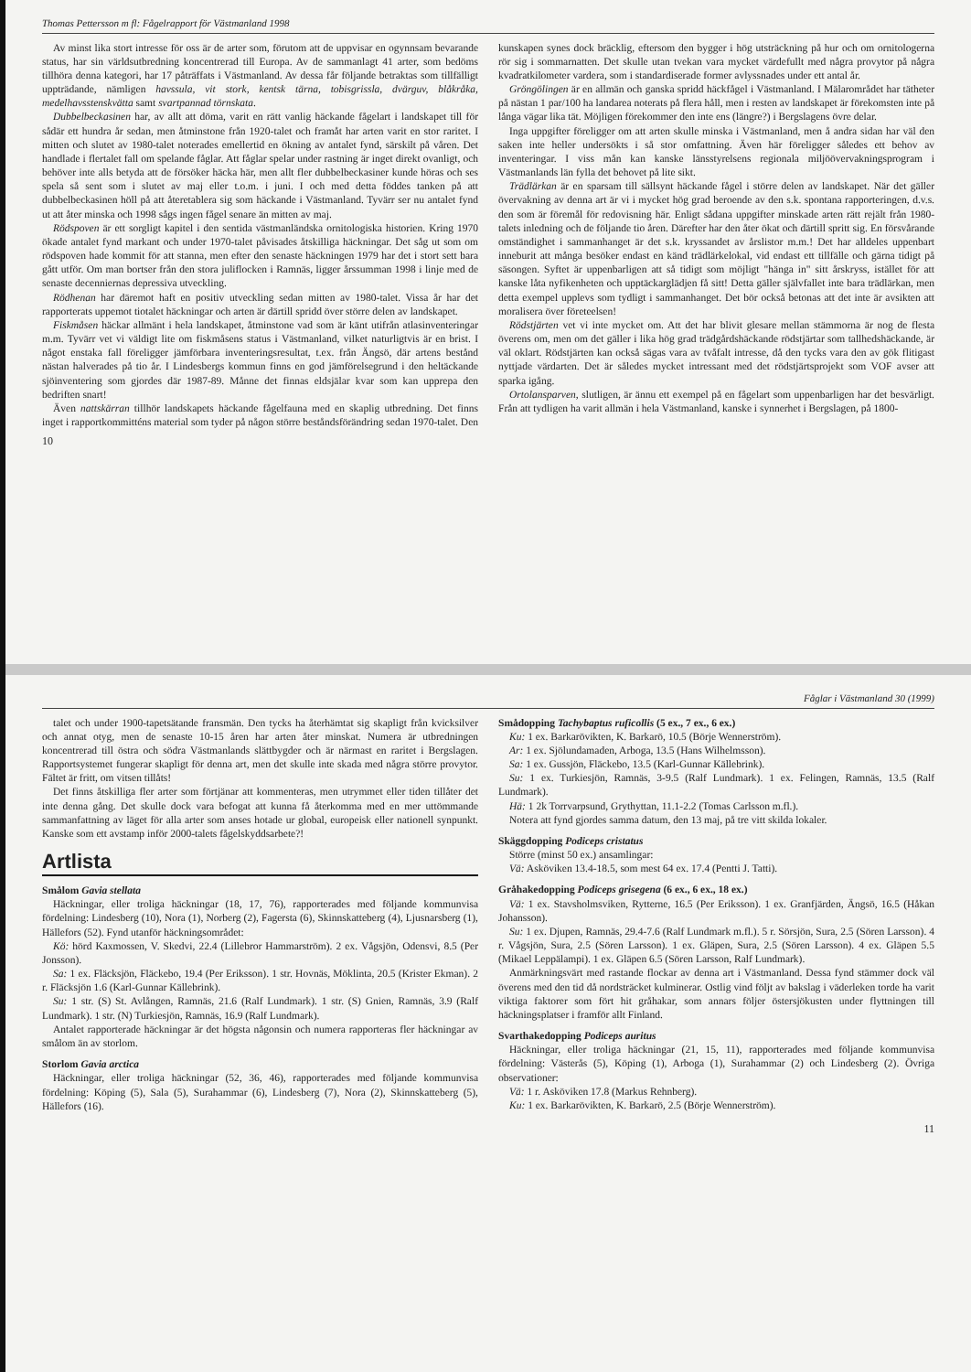Thomas Pettersson m fl: Fågelrapport för Västmanland 1998
Av minst lika stort intresse för oss är de arter som, förutom att de uppvisar en ogynnsam bevarande status, har sin världsutbredning koncentrerad till Europa. Av de sammanlagt 41 arter, som bedöms tillhöra denna kategori, har 17 påträffats i Västmanland. Av dessa får följande betraktas som tillfälligt uppträdande, nämligen havssula, vit stork, kentsk tärna, tobisgrissla, dvärguv, blåkråka, medelhavsstenskvätta samt svartpannad törnskata.
Dubbelbeckasinen har, av allt att döma, varit en rätt vanlig häckande fågelart i landskapet till för sådär ett hundra år sedan, men åtminstone från 1920-talet och framåt har arten varit en stor raritet. I mitten och slutet av 1980-talet noterades emellertid en ökning av antalet fynd, särskilt på våren. Det handlade i flertalet fall om spelande fåglar. Att fåglar spelar under rastning är inget direkt ovanligt, och behöver inte alls betyda att de försöker häcka här, men allt fler dubbelbeckasiner kunde höras och ses spela så sent som i slutet av maj eller t.o.m. i juni. I och med detta föddes tanken på att dubbelbeckasinen höll på att återetablera sig som häckande i Västmanland. Tyvärr ser nu antalet fynd ut att åter minska och 1998 sågs ingen fågel senare än mitten av maj.
Rödspoven är ett sorgligt kapitel i den sentida västmanländska ornitologiska historien. Kring 1970 ökade antalet fynd markant och under 1970-talet påvisades åtskilliga häckningar. Det såg ut som om rödspoven hade kommit för att stanna, men efter den senaste häckningen 1979 har det i stort sett bara gått utför. Om man bortser från den stora juliflocken i Ramnäs, ligger årssumman 1998 i linje med de senaste decenniernas depressiva utveckling.
Rödhenan har däremot haft en positiv utveckling sedan mitten av 1980-talet. Vissa år har det rapporterats uppemot tiotalet häckningar och arten är därtill spridd över större delen av landskapet.
Fiskmåsen häckar allmänt i hela landskapet, åtminstone vad som är känt utifrån atlasinventeringar m.m. Tyvärr vet vi väldigt lite om fiskmåsens status i Västmanland, vilket naturligtvis är en brist. I något enstaka fall föreligger jämförbara inventeringsresultat, t.ex. från Ängsö, där artens bestånd nästan halverades på tio år. I Lindesbergs kommun finns en god jämförelsegrund i den heltäckande sjöinventering som gjordes där 1987-89. Månne det finnas eldsjälar kvar som kan upprepa den bedriften snart!
Även nattskärran tillhör landskapets häckande fågelfauna med en skaplig utbredning. Det finns inget i rapportkommitténs material som tyder på någon större beståndsförändring sedan 1970-talet. Den kunskapen synes dock bräcklig, eftersom den bygger i hög utsträckning på hur och om ornitologerna rör sig i sommarnatten. Det skulle utan tvekan vara mycket värdefullt med några provytor på några kvadratkilometer vardera, som i standardiserade former avlyssnades under ett antal år.
Gröngölingen är en allmän och ganska spridd häckfågel i Västmanland. I Mälarområdet har tätheter på nästan 1 par/100 ha landarea noterats på flera håll, men i resten av landskapet är förekomsten inte på långa vägar lika tät. Möjligen förekommer den inte ens (längre?) i Bergslagens övre delar.
Inga uppgifter föreligger om att arten skulle minska i Västmanland, men å andra sidan har väl den saken inte heller undersökts i så stor omfattning. Även här föreligger således ett behov av inventeringar. I viss mån kan kanske länsstyrelsens regionala miljöövervakningsprogram i Västmanlands län fylla det behovet på lite sikt.
Trädlärkan är en sparsam till sällsynt häckande fågel i större delen av landskapet. När det gäller övervakning av denna art är vi i mycket hög grad beroende av den s.k. spontana rapporteringen, d.v.s. den som är föremål för redovisning här. Enligt sådana uppgifter minskade arten rätt rejält från 1980-talets inledning och de följande tio åren. Därefter har den åter ökat och därtill spritt sig. En försvårande omständighet i sammanhanget är det s.k. kryssandet av årslistor m.m.! Det har alldeles uppenbart inneburit att många besöker endast en känd trädlärkelokal, vid endast ett tillfälle och gärna tidigt på säsongen. Syftet är uppenbarligen att så tidigt som möjligt "hänga in" sitt årskryss, istället för att kanske låta nyfikenheten och upptäckarglädjen få sitt! Detta gäller självfallet inte bara trädlärkan, men detta exempel upplevs som tydligt i sammanhanget. Det bör också betonas att det inte är avsikten att moralisera över företeelsen!
Rödstjärten vet vi inte mycket om. Att det har blivit glesare mellan stämmorna är nog de flesta överens om, men om det gäller i lika hög grad trädgårdshäckande rödstjärtar som tallhedshäckande, är väl oklart. Rödstjärten kan också sägas vara av tvåfalt intresse, då den tycks vara den av gök flitigast nyttjade värdarten. Det är således mycket intressant med det rödstjärtsprojekt som VOF avser att sparka igång.
Ortolansparven, slutligen, är ännu ett exempel på en fågelart som uppenbarligen har det besvärligt. Från att tydligen ha varit allmän i hela Västmanland, kanske i synnerhet i Bergslagen, på 1800-
10
Fåglar i Västmanland 30 (1999)
talet och under 1900-tapetsätande fransmän. Den tycks ha återhämtat sig skapligt från kvicksilver och annat otyg, men de senaste 10-15 åren har arten åter minskat. Numera är utbredningen koncentrerad till östra och södra Västmanlands slättbygder och är närmast en raritet i Bergslagen. Rapportsystemet fungerar skapligt för denna art, men det skulle inte skada med några större provytor. Fältet är fritt, om vitsen tillåts!
Det finns åtskilliga fler arter som förtjänar att kommenteras, men utrymmet eller tiden tillåter det inte denna gång. Det skulle dock vara befogat att kunna få återkomma med en mer uttömmande sammanfattning av läget för alla arter som anses hotade ur global, europeisk eller nationell synpunkt. Kanske som ett avstamp inför 2000-talets fågelskyddsarbete?!
Artlista
Smålom Gavia stellata
Häckningar, eller troliga häckningar (18, 17, 76), rapporterades med följande kommunvisa fördelning: Lindesberg (10), Nora (1), Norberg (2), Fagersta (6), Skinnskatteberg (4), Ljusnarsberg (1), Hällefors (52). Fynd utanför häckningsområdet:
Kö: hörd Kaxmossen, V. Skedvi, 22.4 (Lillebror Hammarström). 2 ex. Vågsjön, Odensvi, 8.5 (Per Jonsson).
Sa: 1 ex. Fläcksjön, Fläckebo, 19.4 (Per Eriksson). 1 str. Hovnäs, Möklinta, 20.5 (Krister Ekman). 2 r. Fläcksjön 1.6 (Karl-Gunnar Källebrink).
Su: 1 str. (S) St. Avlången, Ramnäs, 21.6 (Ralf Lundmark). 1 str. (S) Gnien, Ramnäs, 3.9 (Ralf Lundmark). 1 str. (N) Turkiesjön, Ramnäs, 16.9 (Ralf Lundmark).
Antalet rapporterade häckningar är det högsta någonsin och numera rapporteras fler häckningar av smålom än av storlom.
Storlom Gavia arctica
Häckningar, eller troliga häckningar (52, 36, 46), rapporterades med följande kommunvisa fördelning: Köping (5), Sala (5), Surahammar (6), Lindesberg (7), Nora (2), Skinnskatteberg (5), Hällefors (16).
Smådopping Tachybaptus ruficollis (5 ex., 7 ex., 6 ex.)
Ku: 1 ex. Barkarövikten, K. Barkarö, 10.5 (Börje Wennerström).
Ar: 1 ex. Sjölundamaden, Arboga, 13.5 (Hans Wilhelmsson).
Sa: 1 ex. Gussjön, Fläckebo, 13.5 (Karl-Gunnar Källebrink).
Su: 1 ex. Turkiesjön, Ramnäs, 3-9.5 (Ralf Lundmark). 1 ex. Felingen, Ramnäs, 13.5 (Ralf Lundmark).
Hä: 1 2k Torrvarpsund, Grythyttan, 11.1-2.2 (Tomas Carlsson m.fl.).
Notera att fynd gjordes samma datum, den 13 maj, på tre vitt skilda lokaler.
Skäggdopping Podiceps cristatus
Större (minst 50 ex.) ansamlingar:
Vä: Asköviken 13.4-18.5, som mest 64 ex. 17.4 (Pentti J. Tatti).
Gråhakedopping Podiceps grisegena (6 ex., 6 ex., 18 ex.)
Vä: 1 ex. Stavsholmsviken, Rytterne, 16.5 (Per Eriksson). 1 ex. Granfjärden, Ängsö, 16.5 (Håkan Johansson).
Su: 1 ex. Djupen, Ramnäs, 29.4-7.6 (Ralf Lundmark m.fl.). 5 r. Sörsjön, Sura, 2.5 (Sören Larsson). 4 r. Vågsjön, Sura, 2.5 (Sören Larsson). 1 ex. Gläpen, Sura, 2.5 (Sören Larsson). 4 ex. Gläpen 5.5 (Mikael Leppälampi). 1 ex. Gläpen 6.5 (Sören Larsson, Ralf Lundmark).
Anmärkningsvärt med rastande flockar av denna art i Västmanland. Dessa fynd stämmer dock väl överens med den tid då nordsträcket kulminerar. Ostlig vind följt av bakslag i väderleken torde ha varit viktiga faktorer som fört hit gråhakar, som annars följer östersjökusten under flyttningen till häckningsplatser i framför allt Finland.
Svarthakedopping Podiceps auritus
Häckningar, eller troliga häckningar (21, 15, 11), rapporterades med följande kommunvisa fördelning: Västerås (5), Köping (1), Arboga (1), Surahammar (2) och Lindesberg (2). Övriga observationer:
Vä: 1 r. Asköviken 17.8 (Markus Rehnberg).
Ku: 1 ex. Barkarövikten, K. Barkarö, 2.5 (Börje Wennerström).
11